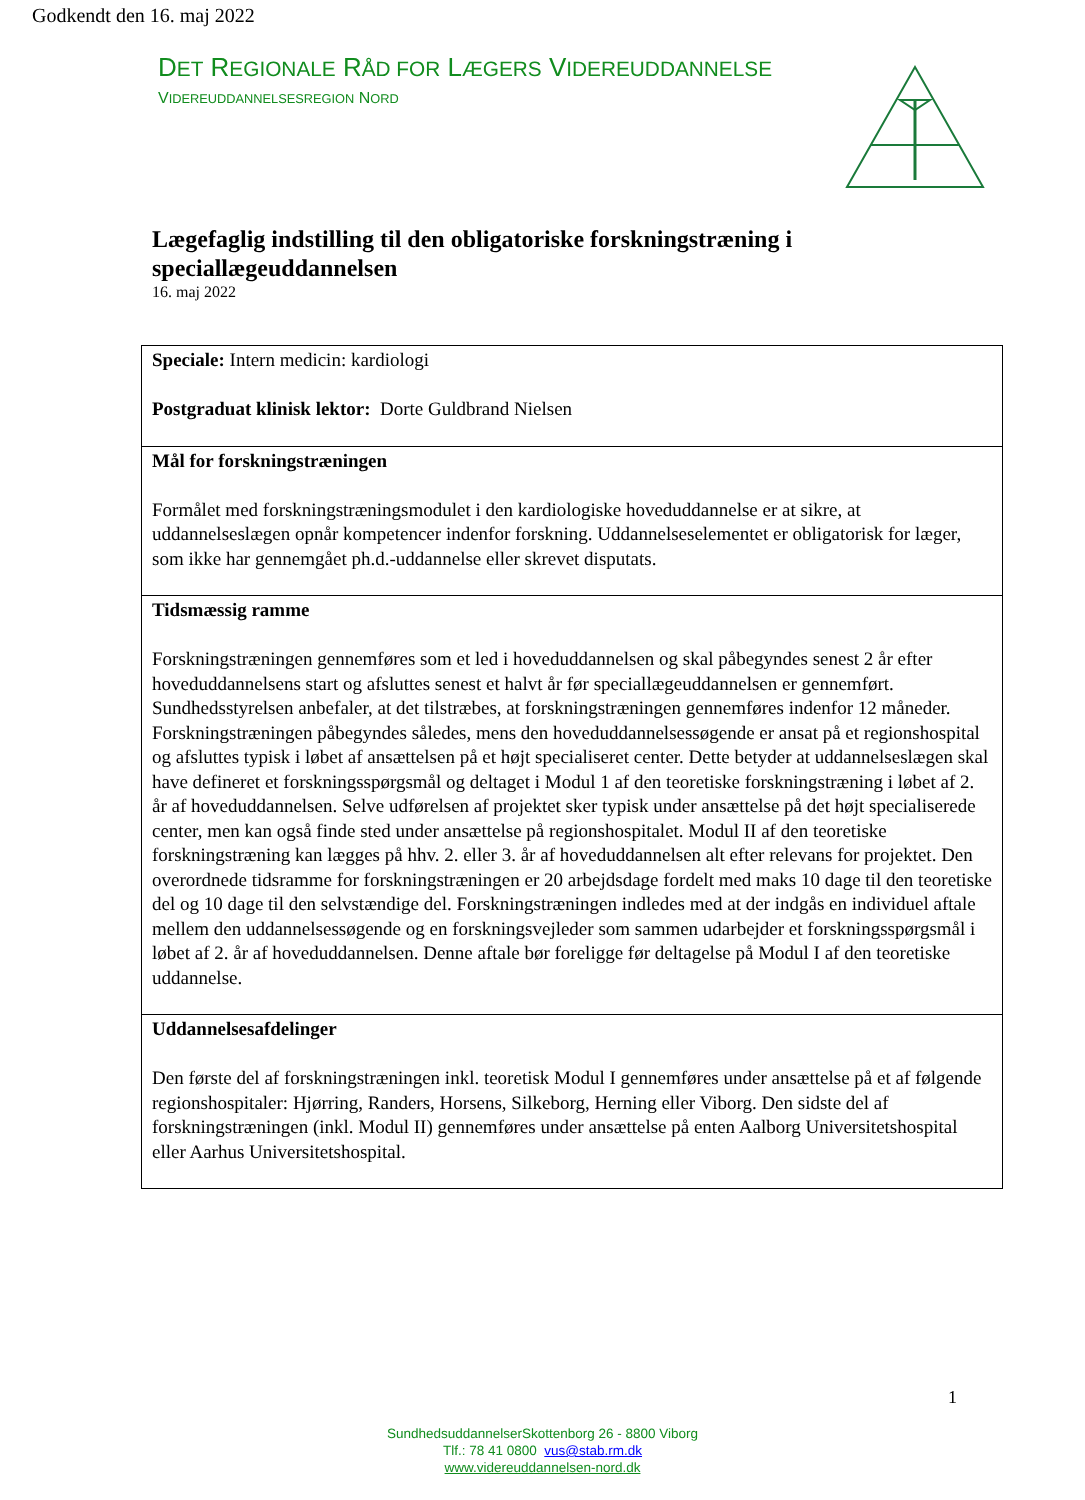Godkendt den 16. maj 2022
DET REGIONALE RÅD FOR LÆGERS VIDEREUDDANNELSE
VIDEREUDDANNELSESREGION NORD
Lægefaglig indstilling til den obligatoriske forskningstræning i speciallægeuddannelsen
16. maj 2022
| Speciale: Intern medicin: kardiologi Postgraduat klinisk lektor: Dorte Guldbrand Nielsen |
| Mål for forskningstræningen Formålet med forskningstræningsmodulet i den kardiologiske hoveduddannelse er at sikre, at uddannelseslægen opnår kompetencer indenfor forskning. Uddannelseselementet er obligatorisk for læger, som ikke har gennemgået ph.d.-uddannelse eller skrevet disputats. |
| Tidsmæssig ramme Forskningstræningen gennemføres som et led i hoveduddannelsen og skal påbegyndes senest 2 år efter hoveduddannelsens start og afsluttes senest et halvt år før speciallægeuddannelsen er gennemført. Sundhedsstyrelsen anbefaler, at det tilstræbes, at forskningstræningen gennemføres indenfor 12 måneder. Forskningstræningen påbegyndes således, mens den hoveduddannelsessøgende er ansat på et regionshospital og afsluttes typisk i løbet af ansættelsen på et højt specialiseret center. Dette betyder at uddannelseslægen skal have defineret et forskningsspørgsmål og deltaget i Modul 1 af den teoretiske forskningstræning i løbet af 2. år af hoveduddannelsen. Selve udførelsen af projektet sker typisk under ansættelse på det højt specialiserede center, men kan også finde sted under ansættelse på regionshospitalet. Modul II af den teoretiske forskningstræning kan lægges på hhv. 2. eller 3. år af hoveduddannelsen alt efter relevans for projektet. Den overordnede tidsramme for forskningstræningen er 20 arbejdsdage fordelt med maks 10 dage til den teoretiske del og 10 dage til den selvstændige del. Forskningstræningen indledes med at der indgås en individuel aftale mellem den uddannelsessøgende og en forskningsvejleder som sammen udarbejder et forskningsspørgsmål i løbet af 2. år af hoveduddannelsen. Denne aftale bør foreligge før deltagelse på Modul I af den teoretiske uddannelse. |
| Uddannelsesafdelinger Den første del af forskningstræningen inkl. teoretisk Modul I gennemføres under ansættelse på et af følgende regionshospitaler: Hjørring, Randers, Horsens, Silkeborg, Herning eller Viborg. Den sidste del af forskningstræningen (inkl. Modul II) gennemføres under ansættelse på enten Aalborg Universitetshospital eller Aarhus Universitetshospital. |
1
SundhedsuddannelserSkottenborg 26 - 8800 Viborg
Tlf.: 78 41 0800 vus@stab.rm.dk
www.videreuddannelsen-nord.dk